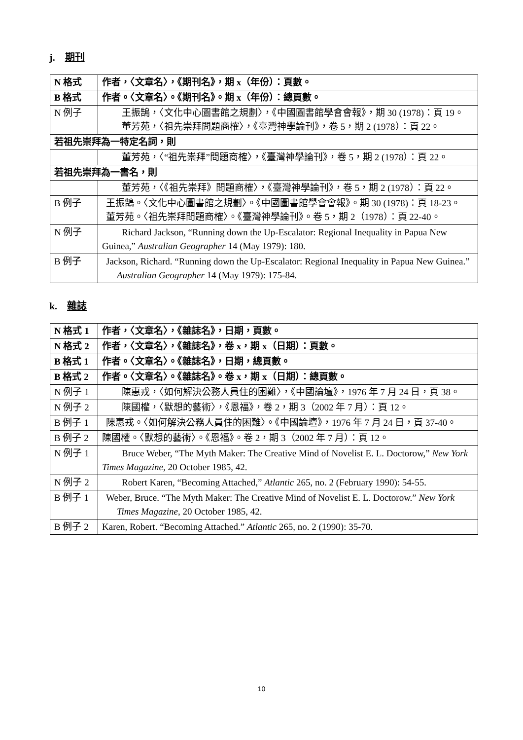j. 期刊
| N 格式 | 作者，〈文章名〉，《期刊名》，期 x（年份）：頁數。 |
| B 格式 | 作者。〈文章名〉。《期刊名》。期 x（年份）：總頁數。 |
| N 例子 | 王振鵠，〈文化中心圖書館之規劃〉，《中國圖書館學會會報》，期 30 (1978)：頁 19。 董芳苑，〈祖先崇拜問題商榷〉，《臺灣神學論刊》，卷 5，期 2 (1978）：頁 22。 |
| 若祖先崇拜為一特定名詞，則 | |
| | 董芳苑，〈“祖先崇拜”問題商榷〉，《臺灣神學論刊》，卷 5，期 2 (1978）：頁 22。 |
| 若祖先崇拜為一書名，則 | |
| | 董芳苑，〈《祖先崇拜》問題商榷〉，《臺灣神學論刊》，卷 5，期 2 (1978）：頁 22。 |
| B 例子 | 王振鵠。〈文化中心圖書館之規劃〉。《中國圖書館學會會報》。期 30 (1978)：頁 18-23。 董芳苑。〈祖先崇拜問題商榷〉。《臺灣神學論刊》。卷 5，期 2（1978）：頁 22-40。 |
| N 例子 | Richard Jackson, “Running down the Up-Escalator: Regional Inequality in Papua New Guinea,” Australian Geographer 14 (May 1979): 180. |
| B 例子 | Jackson, Richard. “Running down the Up-Escalator: Regional Inequality in Papua New Guinea.” Australian Geographer 14 (May 1979): 175-84. |
k. 雜誌
| N 格式 1 | 作者，〈文章名〉，《雜誌名》，日期，頁數。 |
| N 格式 2 | 作者，〈文章名〉，《雜誌名》，卷 x，期 x（日期）：頁數。 |
| B 格式 1 | 作者。〈文章名〉。《雜誌名》，日期，總頁數。 |
| B 格式 2 | 作者。〈文章名〉。《雜誌名》。卷 x，期 x（日期）：總頁數。 |
| N 例子 1 | 陳惠戎，〈如何解決公務人員住的困難〉，《中國論壇》，1976 年 7 月 24 日，頁 38。 |
| N 例子 2 | 陳國權，〈默想的藝術〉，《恩福》，卷 2，期 3（2002 年 7 月）：頁 12。 |
| B 例子 1 | 陳惠戎。〈如何解決公務人員住的困難〉。《中國論壇》，1976 年 7 月 24 日，頁 37-40。 |
| B 例子 2 | 陳國權。〈默想的藝術〉。《恩福》。卷 2，期 3（2002 年 7 月）：頁 12。 |
| N 例子 1 | Bruce Weber, “The Myth Maker: The Creative Mind of Novelist E. L. Doctorow,” New York Times Magazine , 20 October 1985, 42. |
| N 例子 2 | Robert Karen, “Becoming Attached,” Atlantic 265, no. 2 (February 1990): 54-55. |
| B 例子 1 | Weber, Bruce. “The Myth Maker: The Creative Mind of Novelist E. L. Doctorow.” New York Times Magazine , 20 October 1985, 42. |
| B 例子 2 | Karen, Robert. “Becoming Attached.” Atlantic 265, no. 2 (1990): 35-70. |
10